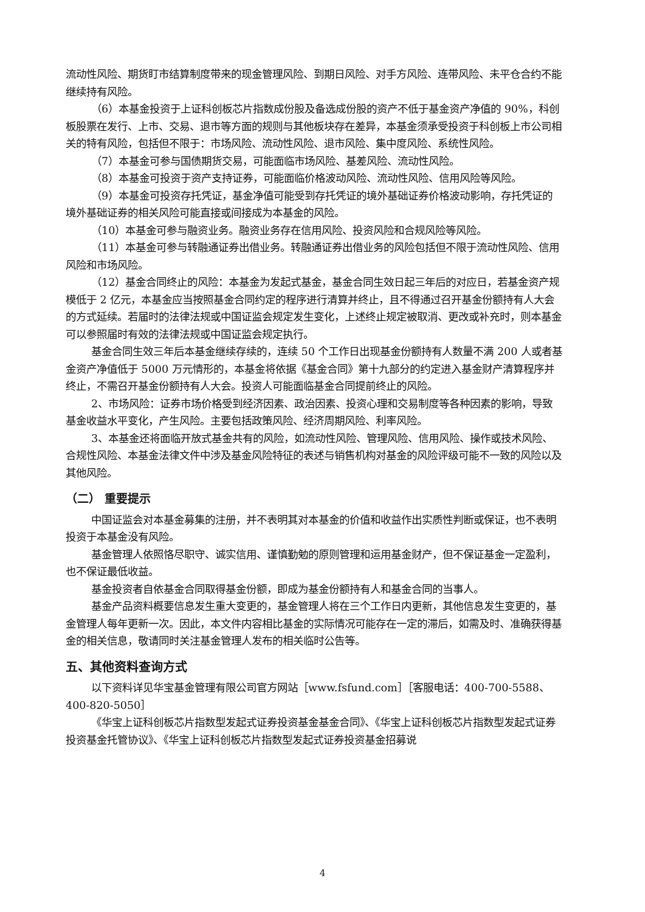流动性风险、期货盯市结算制度带来的现金管理风险、到期日风险、对手方风险、连带风险、未平仓合约不能继续持有风险。
（6）本基金投资于上证科创板芯片指数成份股及备选成份股的资产不低于基金资产净值的 90%，科创板股票在发行、上市、交易、退市等方面的规则与其他板块存在差异，本基金须承受投资于科创板上市公司相关的特有风险，包括但不限于：市场风险、流动性风险、退市风险、集中度风险、系统性风险。
（7）本基金可参与国债期货交易，可能面临市场风险、基差风险、流动性风险。
（8）本基金可投资于资产支持证券，可能面临价格波动风险、流动性风险、信用风险等风险。
（9）本基金可投资存托凭证，基金净值可能受到存托凭证的境外基础证券价格波动影响，存托凭证的境外基础证券的相关风险可能直接或间接成为本基金的风险。
（10）本基金可参与融资业务。融资业务存在信用风险、投资风险和合规风险等风险。
（11）本基金可参与转融通证券出借业务。转融通证券出借业务的风险包括但不限于流动性风险、信用风险和市场风险。
（12）基金合同终止的风险：本基金为发起式基金，基金合同生效日起三年后的对应日，若基金资产规模低于 2 亿元，本基金应当按照基金合同约定的程序进行清算并终止，且不得通过召开基金份额持有人大会的方式延续。若届时的法律法规或中国证监会规定发生变化，上述终止规定被取消、更改或补充时，则本基金可以参照届时有效的法律法规或中国证监会规定执行。
基金合同生效三年后本基金继续存续的，连续 50 个工作日出现基金份额持有人数量不满 200 人或者基金资产净值低于 5000 万元情形的，本基金将依据《基金合同》第十九部分的约定进入基金财产清算程序并终止，不需召开基金份额持有人大会。投资人可能面临基金合同提前终止的风险。
2、市场风险：证券市场价格受到经济因素、政治因素、投资心理和交易制度等各种因素的影响，导致基金收益水平变化，产生风险。主要包括政策风险、经济周期风险、利率风险。
3、本基金还将面临开放式基金共有的风险，如流动性风险、管理风险、信用风险、操作或技术风险、合规性风险、本基金法律文件中涉及基金风险特征的表述与销售机构对基金的风险评级可能不一致的风险以及其他风险。
（二） 重要提示
中国证监会对本基金募集的注册，并不表明其对本基金的价值和收益作出实质性判断或保证，也不表明投资于本基金没有风险。
基金管理人依照恪尽职守、诚实信用、谨慎勤勉的原则管理和运用基金财产，但不保证基金一定盈利，也不保证最低收益。
基金投资者自依基金合同取得基金份额，即成为基金份额持有人和基金合同的当事人。
基金产品资料概要信息发生重大变更的，基金管理人将在三个工作日内更新，其他信息发生变更的，基金管理人每年更新一次。因此，本文件内容相比基金的实际情况可能存在一定的滞后，如需及时、准确获得基金的相关信息，敬请同时关注基金管理人发布的相关临时公告等。
五、其他资料查询方式
以下资料详见华宝基金管理有限公司官方网站［www.fsfund.com］［客服电话：400-700-5588、400-820-5050］
《华宝上证科创板芯片指数型发起式证券投资基金基金合同》、《华宝上证科创板芯片指数型发起式证券投资基金托管协议》、《华宝上证科创板芯片指数型发起式证券投资基金招募说
4